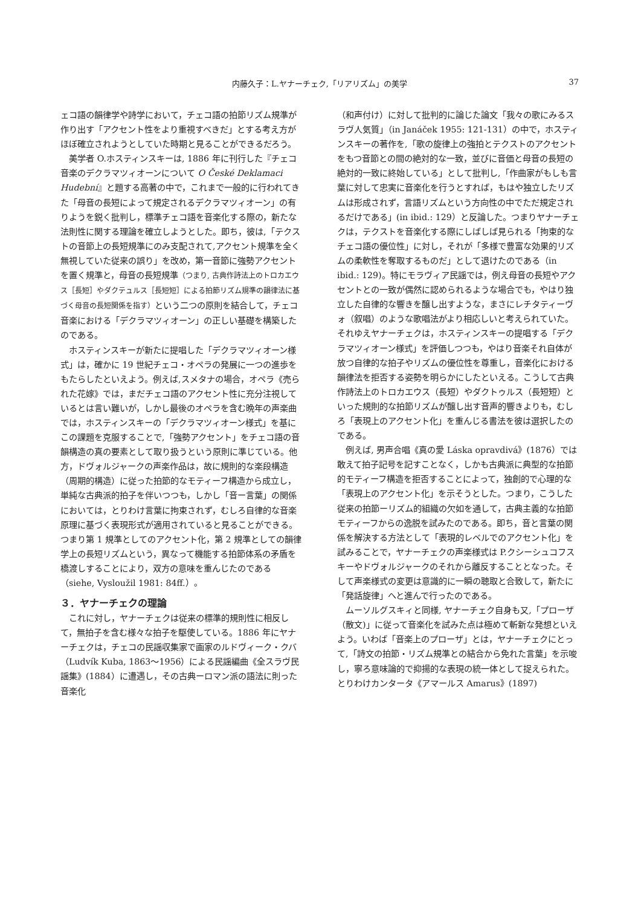内藤久子：L.ヤナーチェク,「リアリズム」の美学
37
ェコ語の韻律学や詩学において，チェコ語の拍節リズム規準が作り出す「アクセント性をより重視すべきだ」とする考え方がほぼ確立されようとしていた時期と見ることができるだろう。
美学者 O.ホスティンスキーは, 1886 年に刊行した『チェコ音楽のデクラマツィオーンについて O České Deklamaci Hudební』と題する高著の中で，これまで一般的に行われてきた「母音の長短によって規定されるデクラマツィオーン」の有りようを鋭く批判し，標準チェコ語を音楽化する際の，新たな法則性に関する理論を確立しようとした。即ち，彼は,「テクストの音節上の長短規準にのみ支配されて,アクセント規準を全く無視していた従来の誤り」を改め，第一音節に強勢アクセントを置く規準と，母音の長短規準（つまり, 古典作詩法上のトロカエウス［長短］やダクテュルス［長短短］による拍節リズム規準の韻律法に基づく母音の長短関係を指す）という二つの原則を結合して，チェコ音楽における「デクラマツィオーン」の正しい基礎を構築したのである。
ホスティンスキーが新たに提唱した「デクラマツィオーン様式」は，確かに 19 世紀チェコ・オペラの発展に一つの進歩をもたらしたといえよう。例えば,スメタナの場合，オペラ《売られた花嫁》では，まだチェコ語のアクセント性に充分注視しているとは言い難いが，しかし最後のオペラを含む晩年の声楽曲では，ホスティンスキーの「デクラマツィオーン様式」を基にこの課題を克服することで,「強勢アクセント」をチェコ語の音韻構造の真の要素として取り扱うという原則に準じている。他方，ドヴォルジャークの声楽作品は，故に規則的な楽段構造（周期的構造）に従った拍節的なモティーフ構造から成立し，単純な古典派的拍子を伴いつつも，しかし「音ー言葉」の関係においては，とりわけ言葉に拘束されず，むしろ自律的な音楽原理に基づく表現形式が適用されていると見ることができる。つまり第 1 規準としてのアクセント化，第 2 規準としての韻律学上の長短リズムという，異なって機能する拍節体系の矛盾を橋渡しすることにより，双方の意味を重んじたのである（siehe, Vysloužil 1981: 84ff.）。
３．ヤナーチェクの理論
これに対し，ヤナーチェクは従来の標準的規則性に相反して，無拍子を含む様々な拍子を駆使している。1886 年にヤナーチェクは，チェコの民謡収集家で画家のルドヴィーク・クバ（Ludvík Kuba, 1863〜1956）による民謡編曲《全スラヴ民謡集》(1884）に遭遇し，その古典ーロマン派の語法に則った音楽化
（和声付け）に対して批判的に論じた論文「我々の歌にみるスラヴ人気質」（in Janáček 1955: 121-131）の中で，ホスティンスキーの著作を,「歌の旋律上の強拍とテクストのアクセントをもつ音節との間の絶対的な一致，並びに音価と母音の長短の絶対的一致に終始している」として批判し,「作曲家がもしも言葉に対して忠実に音楽化を行うとすれば，もはや独立したリズムは形成されず，言語リズムという方向性の中でただ規定されるだけである」(in ibid.: 129）と反論した。つまりヤナーチェクは，テクストを音楽化する際にしばしば見られる「拘束的なチェコ語の優位性」に対し，それが「多様で豊富な効果的リズムの柔軟性を奪取するものだ」として退けたのである（in ibid.: 129)。特にモラヴィア民謡では，例え母音の長短やアクセントとの一致が偶然に認められるような場合でも，やはり独立した自律的な響きを醸し出すような，まさにレチタティーヴォ（叙唱）のような歌唱法がより相応しいと考えられていた。それゆえヤナーチェクは，ホスティンスキーの提唱する「デクラマツィオーン様式」を評価しつつも，やはり音楽それ自体が放つ自律的な拍子やリズムの優位性を尊重し，音楽化における韻律法を拒否する姿勢を明らかにしたといえる。こうして古典作詩法上のトロカエウス（長短）やダクトゥルス（長短短）といった規則的な拍節リズムが醸し出す音声的響きよりも，むしろ「表現上のアクセント化」を重んじる書法を彼は選択したのである。
例えば, 男声合唱《真の愛 Láska opravdivá》(1876）では敢えて拍子記号を記すことなく，しかも古典派に典型的な拍節的モティーフ構造を拒否することによって，独創的で心理的な「表現上のアクセント化」を示そうとした。つまり，こうした従来の拍節ーリズム的組織の欠如を通して，古典主義的な拍節モティーフからの逸脱を試みたのである。即ち，音と言葉の関係を解決する方法として「表現的レベルでのアクセント化」を試みることで，ヤナーチェクの声楽様式は P.クシーシュコフスキーやドヴォルジャークのそれから離反することとなった。そして声楽様式の変更は意識的に一瞬の聴取と合致して，新たに「発話旋律」へと進んで行ったのである。
ムーソルグスキィと同様, ヤナーチェク自身も又,「プローザ（散文)」に従って音楽化を試みた点は極めて斬新な発想といえよう。いわば「音楽上のプローザ」とは，ヤナーチェクにとって,「詩文の拍節・リズム規準との結合から免れた言葉」を示唆し，寧ろ意味論的で抑揚的な表現の統一体として捉えられた。とりわけカンタータ《アマールス Amarus》(1897)